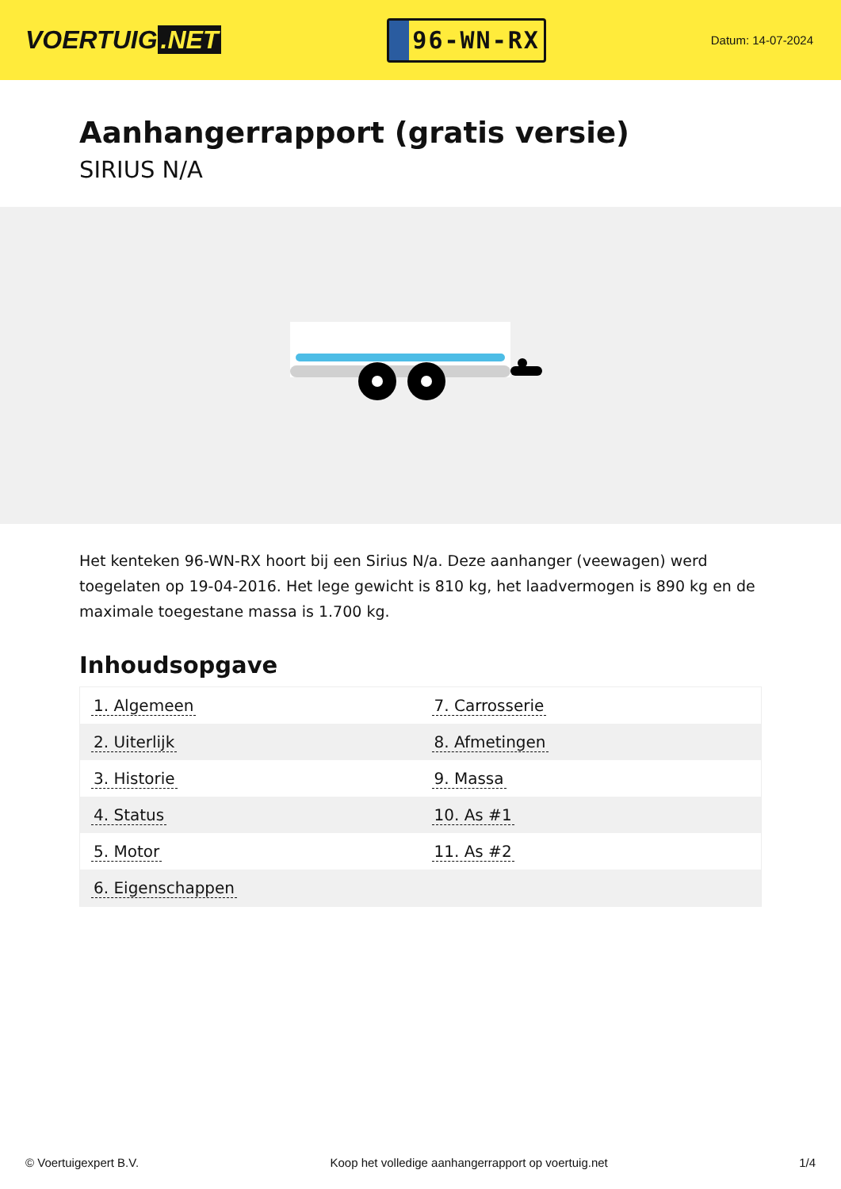VOERTUIG.NET
96-WN-RX
Datum: 14-07-2024
Aanhangerrapport (gratis versie)
SIRIUS N/A
Het kenteken 96-WN-RX hoort bij een Sirius N/a. Deze aanhanger (veewagen) werd toegelaten op 19-04-2016. Het lege gewicht is 810 kg, het laadvermogen is 890 kg en de maximale toegestane massa is 1.700 kg.
Inhoudsopgave
| 1. Algemeen | 7. Carrosserie |
| 2. Uiterlijk | 8. Afmetingen |
| 3. Historie | 9. Massa |
| 4. Status | 10. As #1 |
| 5. Motor | 11. As #2 |
| 6. Eigenschappen | |
© Voertuigexpert B.V. Koop het volledige aanhangerrapport op voertuig.net 1/4